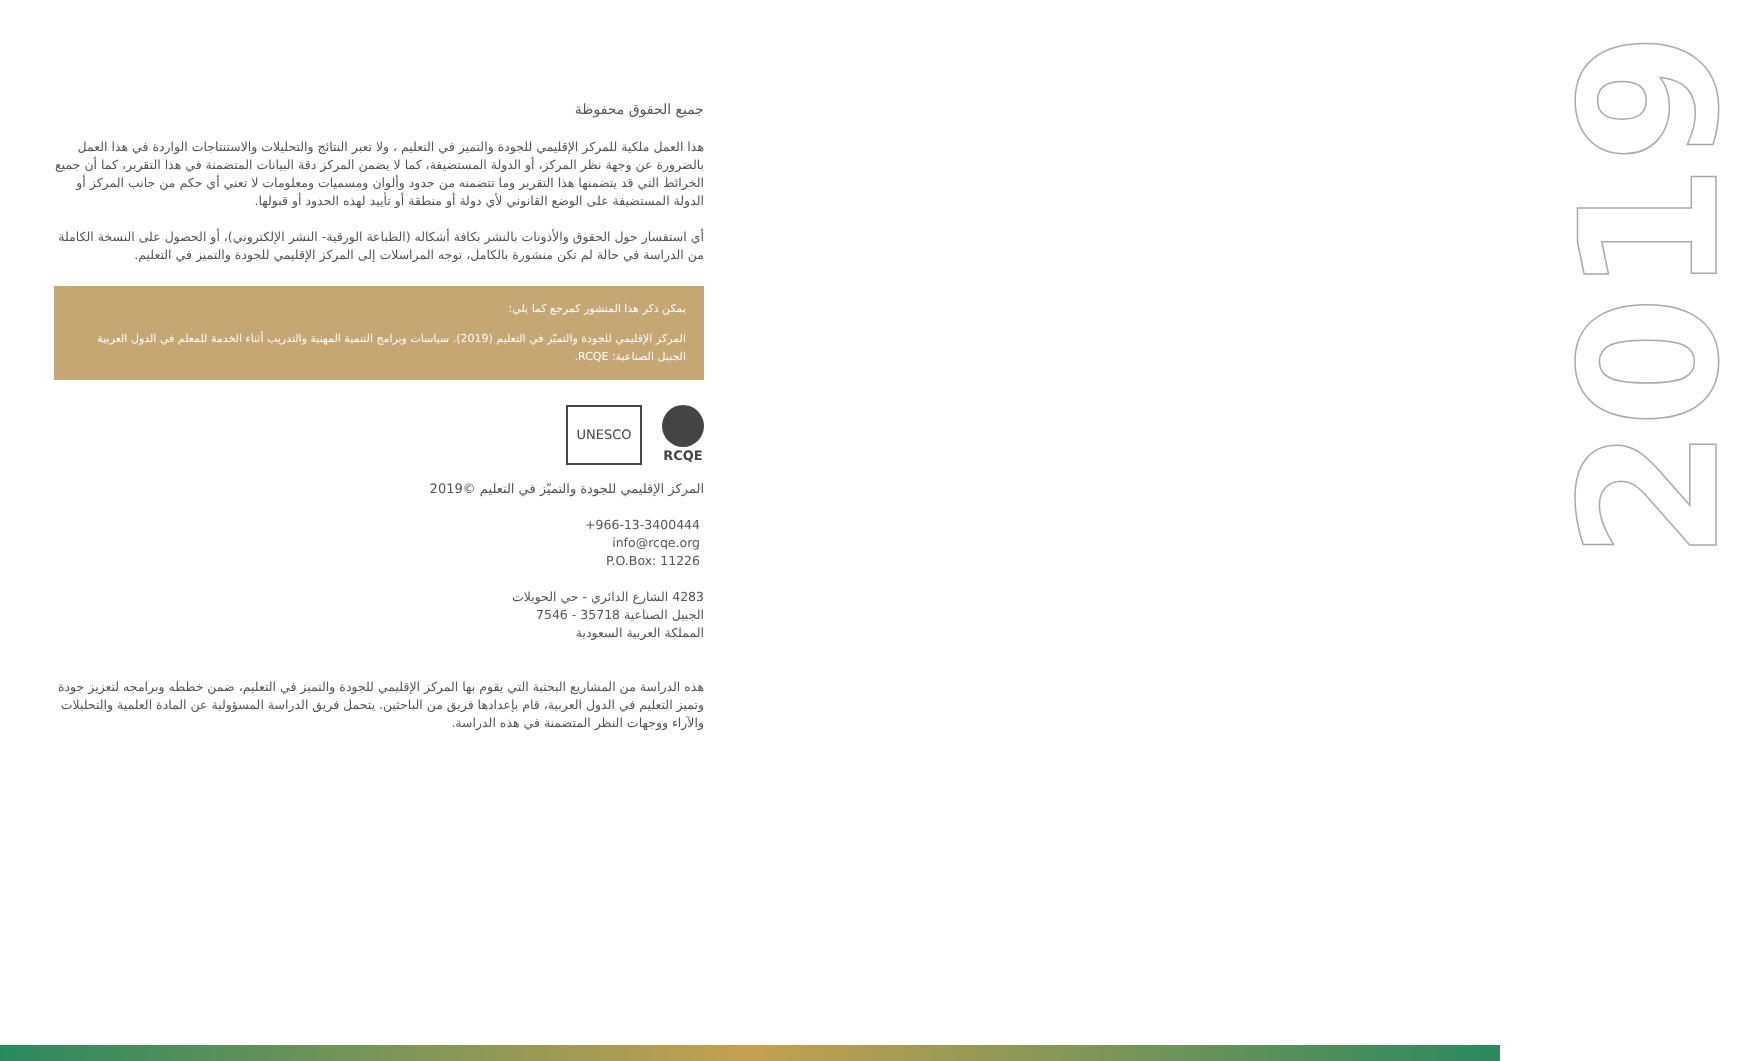جميع الحقوق محفوظة
هذا العمل ملكية للمركز الإقليمي للجودة والتميز في التعليم ، ولا تعبر النتائج والتحليلات والاستنتاجات الواردة في هذا العمل بالضرورة عن وجهة نظر المركز، أو الدولة المستضيفة، كما لا يضمن المركز دقة البيانات المتضمنة في هذا التقرير، كما أن جميع الخرائط التي قد يتضمنها هذا التقرير وما تتضمنه من حدود وألوان ومسميات ومعلومات لا تعني أي حكم من جانب المركز أو الدولة المستضيفة على الوضع القانوني لأي دولة أو منطقة أو تأييد لهذه الحدود أو قبولها.
أي استفسار حول الحقوق والأذونات بالنشر بكافة أشكاله (الطباعة الورقية- النشر الإلكتروني)، أو الحصول على النسخة الكاملة من الدراسة في حالة لم تكن منشورة بالكامل، توجه المراسلات إلى المركز الإقليمي للجودة والتميز في التعليم.
يمكن ذكر هذا المنشور كمرجع كما يلي:
المركز الإقليمي للجودة والتميّز في التعليم (2019). سياسات وبرامج التنمية المهنية والتدريب أثناء الخدمة للمعلم في الدول العربية الجبيل الصناعية: RCQE.
RCQE
UNESCO
المركز الإقليمي للجودة والتميّز في التعليم ©2019
+966-13-3400444
info@rcqe.org
P.O.Box: 11226
4283 الشارع الدائري - حي الحويلات
الجبيل الصناعية 35718 - 7546
المملكة العربية السعودية
هذه الدراسة من المشاريع البحثية التي يقوم بها المركز الإقليمي للجودة والتميز في التعليم، ضمن خططه وبرامجه لتعزيز جودة وتميز التعليم في الدول العربية، قام بإعدادها فريق من الباحثين. يتحمل فريق الدراسة المسؤولية عن المادة العلمية والتحليلات والآراء ووجهات النظر المتضمنة في هذه الدراسة.
2019